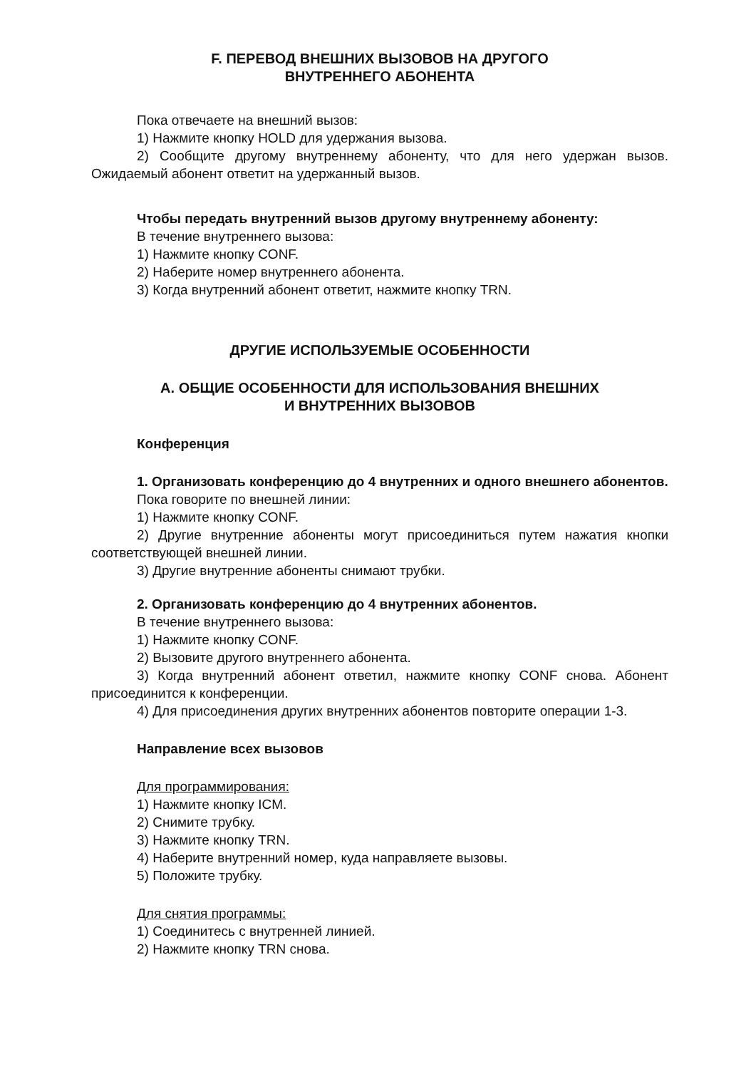F. ПЕРЕВОД ВНЕШНИХ ВЫЗОВОВ НА ДРУГОГО
ВНУТРЕННЕГО АБОНЕНТА
Пока отвечаете на внешний вызов:
1) Нажмите кнопку HOLD для удержания вызова.
2) Сообщите другому внутреннему абоненту, что для него удержан вызов. Ожидаемый абонент ответит на удержанный вызов.
Чтобы передать внутренний вызов другому внутреннему абоненту:
В течение внутреннего вызова:
1) Нажмите кнопку CONF.
2) Наберите номер внутреннего абонента.
3) Когда внутренний абонент ответит, нажмите кнопку TRN.
ДРУГИЕ ИСПОЛЬЗУЕМЫЕ ОСОБЕННОСТИ
А. ОБЩИЕ ОСОБЕННОСТИ ДЛЯ ИСПОЛЬЗОВАНИЯ ВНЕШНИХ
И ВНУТРЕННИХ ВЫЗОВОВ
Конференция
1. Организовать конференцию до 4 внутренних и одного внешнего абонентов.
Пока говорите по внешней линии:
1) Нажмите кнопку CONF.
2) Другие внутренние абоненты могут присоединиться путем нажатия кнопки соответствующей внешней линии.
3) Другие внутренние абоненты снимают трубки.
2. Организовать конференцию до 4 внутренних абонентов.
В течение внутреннего вызова:
1) Нажмите кнопку CONF.
2) Вызовите другого внутреннего абонента.
3) Когда внутренний абонент ответил, нажмите кнопку CONF снова. Абонент присоединится к конференции.
4) Для присоединения других внутренних абонентов повторите операции 1-3.
Направление всех вызовов
Для программирования:
1) Нажмите кнопку ICM.
2) Снимите трубку.
3) Нажмите кнопку TRN.
4) Наберите внутренний номер, куда направляете вызовы.
5) Положите трубку.
Для снятия программы:
1) Соединитесь с внутренней линией.
2) Нажмите кнопку TRN снова.